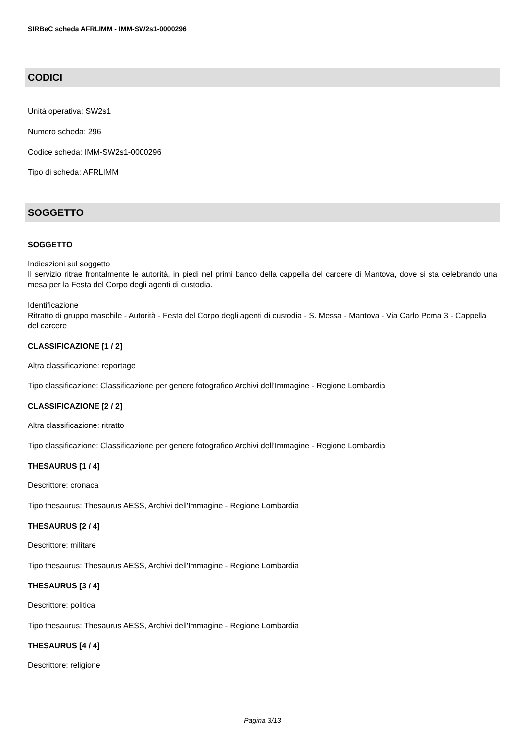SIRBeC scheda AFRLIMM - IMM-SW2s1-0000296
CODICI
Unità operativa: SW2s1
Numero scheda: 296
Codice scheda: IMM-SW2s1-0000296
Tipo di scheda: AFRLIMM
SOGGETTO
SOGGETTO
Indicazioni sul soggetto
Il servizio ritrae frontalmente le autorità, in piedi nel primi banco della cappella del carcere di Mantova, dove si sta celebrando una mesa per la Festa del Corpo degli agenti di custodia.
Identificazione
Ritratto di gruppo maschile - Autorità - Festa del Corpo degli agenti di custodia - S. Messa - Mantova - Via Carlo Poma 3 - Cappella del carcere
CLASSIFICAZIONE [1 / 2]
Altra classificazione: reportage
Tipo classificazione: Classificazione per genere fotografico Archivi dell'Immagine - Regione Lombardia
CLASSIFICAZIONE [2 / 2]
Altra classificazione: ritratto
Tipo classificazione: Classificazione per genere fotografico Archivi dell'Immagine - Regione Lombardia
THESAURUS [1 / 4]
Descrittore: cronaca
Tipo thesaurus: Thesaurus AESS, Archivi dell'Immagine - Regione Lombardia
THESAURUS [2 / 4]
Descrittore: militare
Tipo thesaurus: Thesaurus AESS, Archivi dell'Immagine - Regione Lombardia
THESAURUS [3 / 4]
Descrittore: politica
Tipo thesaurus: Thesaurus AESS, Archivi dell'Immagine - Regione Lombardia
THESAURUS [4 / 4]
Descrittore: religione
Pagina 3/13